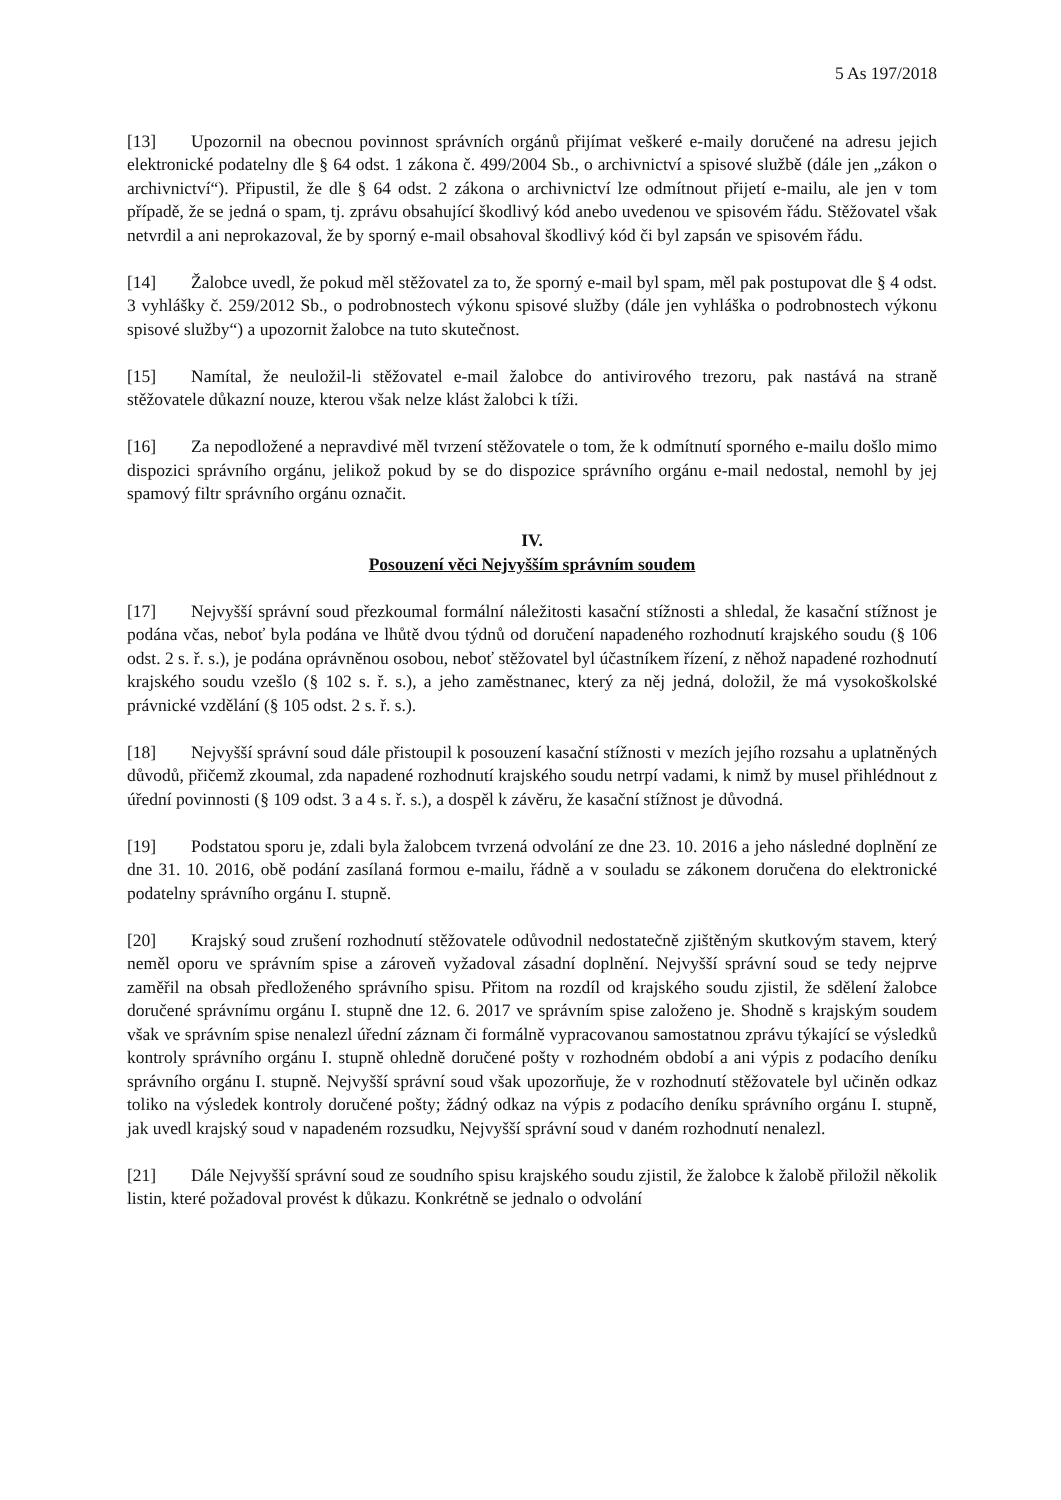5 As 197/2018
[13] Upozornil na obecnou povinnost správních orgánů přijímat veškeré e-maily doručené na adresu jejich elektronické podatelny dle § 64 odst. 1 zákona č. 499/2004 Sb., o archivnictví a spisové službě (dále jen „zákon o archivnictví“). Připustil, že dle § 64 odst. 2 zákona o archivnictví lze odmítnout přijetí e-mailu, ale jen v tom případě, že se jedná o spam, tj. zprávu obsahující škodlivý kód anebo uvedenou ve spisovém řádu. Stěžovatel však netvrdil a ani neprokazoval, že by sporný e-mail obsahoval škodlivý kód či byl zapsán ve spisovém řádu.
[14] Žalobce uvedl, že pokud měl stěžovatel za to, že sporný e-mail byl spam, měl pak postupovat dle § 4 odst. 3 vyhlášky č. 259/2012 Sb., o podrobnostech výkonu spisové služby (dále jen vyhláška o podrobnostech výkonu spisové služby“) a upozornit žalobce na tuto skutečnost.
[15] Namítal, že neuložil-li stěžovatel e-mail žalobce do antivirového trezoru, pak nastává na straně stěžovatele důkazní nouze, kterou však nelze klást žalobci k tíži.
[16] Za nepodložené a nepravdivé měl tvrzení stěžovatele o tom, že k odmítnutí sporného e-mailu došlo mimo dispozici správního orgánu, jelikož pokud by se do dispozice správního orgánu e-mail nedostal, nemohl by jej spamový filtr správního orgánu označit.
IV.
Posouzení věci Nejvyšším správním soudem
[17] Nejvyšší správní soud přezkoumal formální náležitosti kasační stížnosti a shledal, že kasační stížnost je podána včas, neboť byla podána ve lhůtě dvou týdnů od doručení napadeného rozhodnutí krajského soudu (§ 106 odst. 2 s. ř. s.), je podána oprávněnou osobou, neboť stěžovatel byl účastníkem řízení, z něhož napadené rozhodnutí krajského soudu vzešlo (§ 102 s. ř. s.), a jeho zaměstnanec, který za něj jedná, doložil, že má vysokoškolské právnické vzdělání (§ 105 odst. 2 s. ř. s.).
[18] Nejvyšší správní soud dále přistoupil k posouzení kasační stížnosti v mezích jejího rozsahu a uplatněných důvodů, přičemž zkoumal, zda napadené rozhodnutí krajského soudu netrpí vadami, k nimž by musel přihlédnout z úřední povinnosti (§ 109 odst. 3 a 4 s. ř. s.), a dospěl k závěru, že kasační stížnost je důvodná.
[19] Podstatou sporu je, zdali byla žalobcem tvrzená odvolání ze dne 23. 10. 2016 a jeho následné doplnění ze dne 31. 10. 2016, obě podání zasílaná formou e-mailu, řádně a v souladu se zákonem doručena do elektronické podatelny správního orgánu I. stupně.
[20] Krajský soud zrušení rozhodnutí stěžovatele odůvodnil nedostatečně zjištěným skutkovým stavem, který neměl oporu ve správním spise a zároveň vyžadoval zásadní doplnění. Nejvyšší správní soud se tedy nejprve zaměřil na obsah předloženého správního spisu. Přitom na rozdíl od krajského soudu zjistil, že sdělení žalobce doručené správnímu orgánu I. stupně dne 12. 6. 2017 ve správním spise založeno je. Shodně s krajským soudem však ve správním spise nenalezl úřední záznam či formálně vypracovanou samostatnou zprávu týkající se výsledků kontroly správního orgánu I. stupně ohledně doručené pošty v rozhodném období a ani výpis z podacího deníku správního orgánu I. stupně. Nejvyšší správní soud však upozorňuje, že v rozhodnutí stěžovatele byl učiněn odkaz toliko na výsledek kontroly doručené pošty; žádný odkaz na výpis z podacího deníku správního orgánu I. stupně, jak uvedl krajský soud v napadeném rozsudku, Nejvyšší správní soud v daném rozhodnutí nenalezl.
[21] Dále Nejvyšší správní soud ze soudního spisu krajského soudu zjistil, že žalobce k žalobě přiložil několik listin, které požadoval provést k důkazu. Konkrétně se jednalo o odvolání